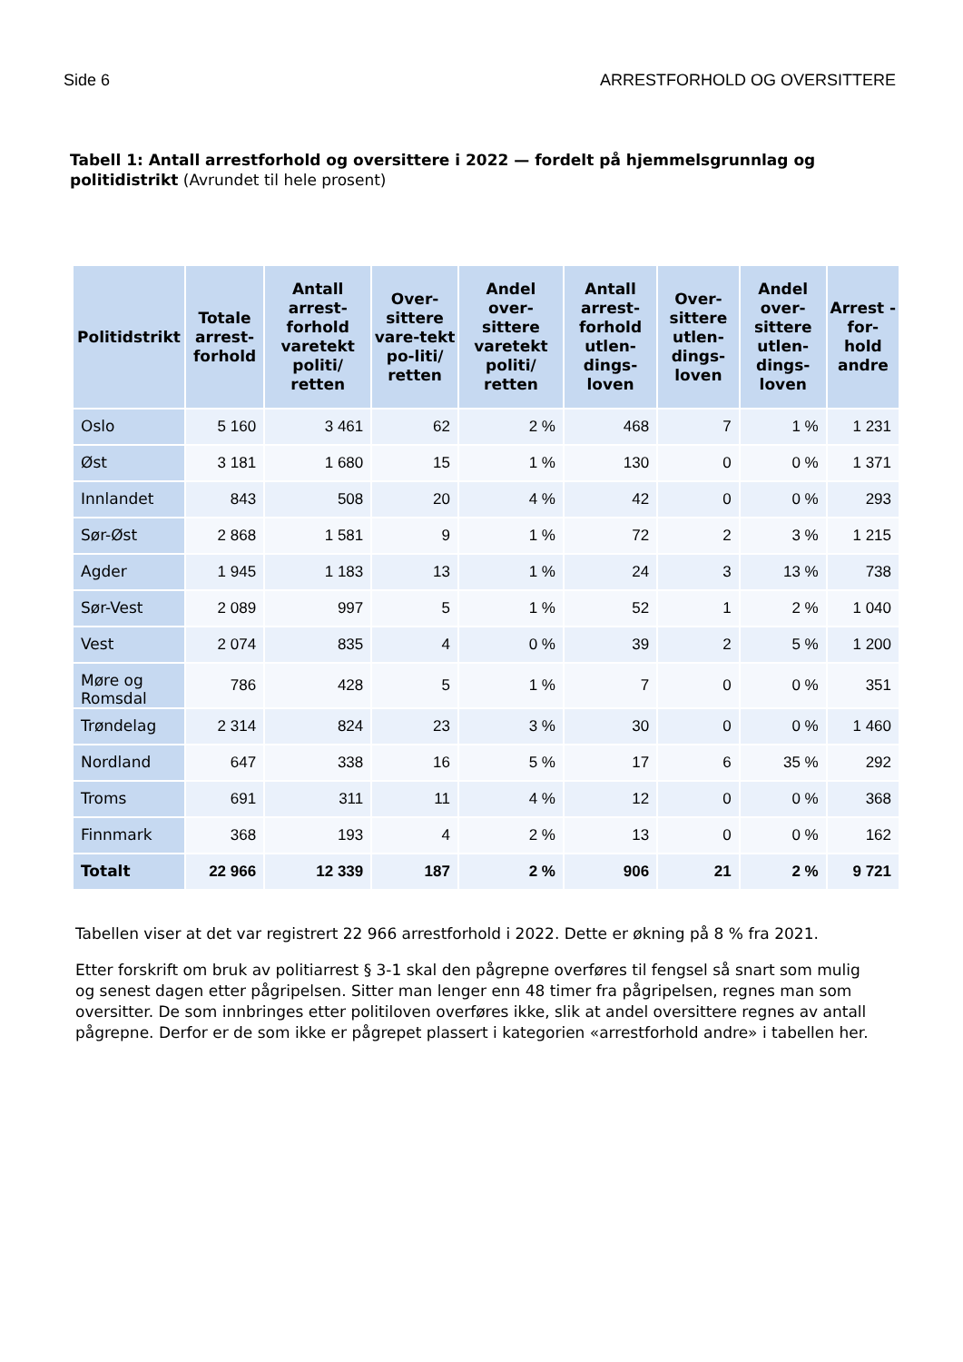Side 6 ARRESTFORHOLD OG OVERSITTERE
Tabell 1: Antall arrestforhold og oversittere i 2022 — fordelt på hjemmelsgrunnlag og politidistrikt (Avrundet til hele prosent)
| Politidstrikt | Totale arrest-forhold | Antall arrest-forhold varetekt politi/ retten | Over-sittere vare-tekt po-liti/ retten | Andel over-sittere varetekt politi/ retten | Antall arrest-forhold utlen-dings-loven | Over-sittere utlen-dings-loven | Andel over-sittere utlen-dings-loven | Arrest - for-hold andre |
| --- | --- | --- | --- | --- | --- | --- | --- | --- |
| Oslo | 5 160 | 3 461 | 62 | 2 % | 468 | 7 | 1 % | 1 231 |
| Øst | 3 181 | 1 680 | 15 | 1 % | 130 | 0 | 0 % | 1 371 |
| Innlandet | 843 | 508 | 20 | 4 % | 42 | 0 | 0 % | 293 |
| Sør-Øst | 2 868 | 1 581 | 9 | 1 % | 72 | 2 | 3 % | 1 215 |
| Agder | 1 945 | 1 183 | 13 | 1 % | 24 | 3 | 13 % | 738 |
| Sør-Vest | 2 089 | 997 | 5 | 1 % | 52 | 1 | 2 % | 1 040 |
| Vest | 2 074 | 835 | 4 | 0 % | 39 | 2 | 5 % | 1 200 |
| Møre og Romsdal | 786 | 428 | 5 | 1 % | 7 | 0 | 0 % | 351 |
| Trøndelag | 2 314 | 824 | 23 | 3 % | 30 | 0 | 0 % | 1 460 |
| Nordland | 647 | 338 | 16 | 5 % | 17 | 6 | 35 % | 292 |
| Troms | 691 | 311 | 11 | 4 % | 12 | 0 | 0 % | 368 |
| Finnmark | 368 | 193 | 4 | 2 % | 13 | 0 | 0 % | 162 |
| Totalt | 22 966 | 12 339 | 187 | 2 % | 906 | 21 | 2 % | 9 721 |
Tabellen viser at det var registrert 22 966 arrestforhold i 2022. Dette er økning på 8 % fra 2021.
Etter forskrift om bruk av politiarrest § 3-1 skal den pågrepne overføres til fengsel så snart som mulig og senest dagen etter pågripelsen. Sitter man lenger enn 48 timer fra pågripelsen, regnes man som oversitter. De som innbringes etter politiloven overføres ikke, slik at andel oversittere regnes av antall pågrepne. Derfor er de som ikke er pågrepet plassert i kategorien «arrestforhold andre» i tabellen her.